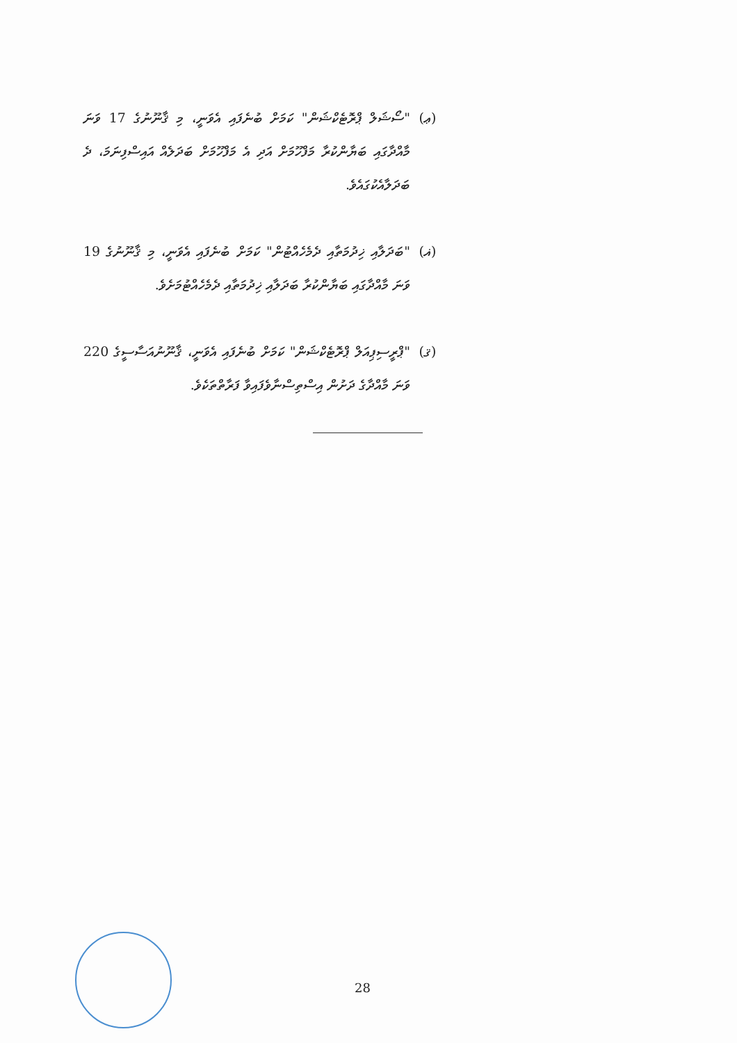(ޢ) "ސޯޝަލް ޕްރޮޓެކްޝަން" ކަމަށް ބުނެފައި އެވަނީ، މި ޤާނޫނުގެ 17 ވަނަ މާއްދާގައި ބަޔާންކުރާ މަފްހޫމަށް އަދި އެ މަފްހޫމަށް ބަދަލެއް އައިސްފިނަމަ، ދެ ބަދަލާއެކުގައެވެ.
(ޣ) "ބަދަލާއި ޚިދުމަތާއި ދެމެހެއްޓުން" ކަމަށް ބުނެފައި އެވަނީ، މި ޤާނޫނުގެ 19 ވަނަ މާއްދާގައި ބަޔާންކުރާ ބަދަލާއި ޚިދުމަތާއި ދެމެހެއްޓުމަށެވެ.
(ޤ) "ޕްރީސިޕިއަލް ޕްރޮޓެކްޝަން" ކަމަށް ބުނެފައި އެވަނީ، ޤާނޫނުއަސާސީގެ 220 ވަނަ މާއްދާގެ ދަށުން އިސްތިސްނާވެފައިވާ ފަރާތްތަކެވެ.
28